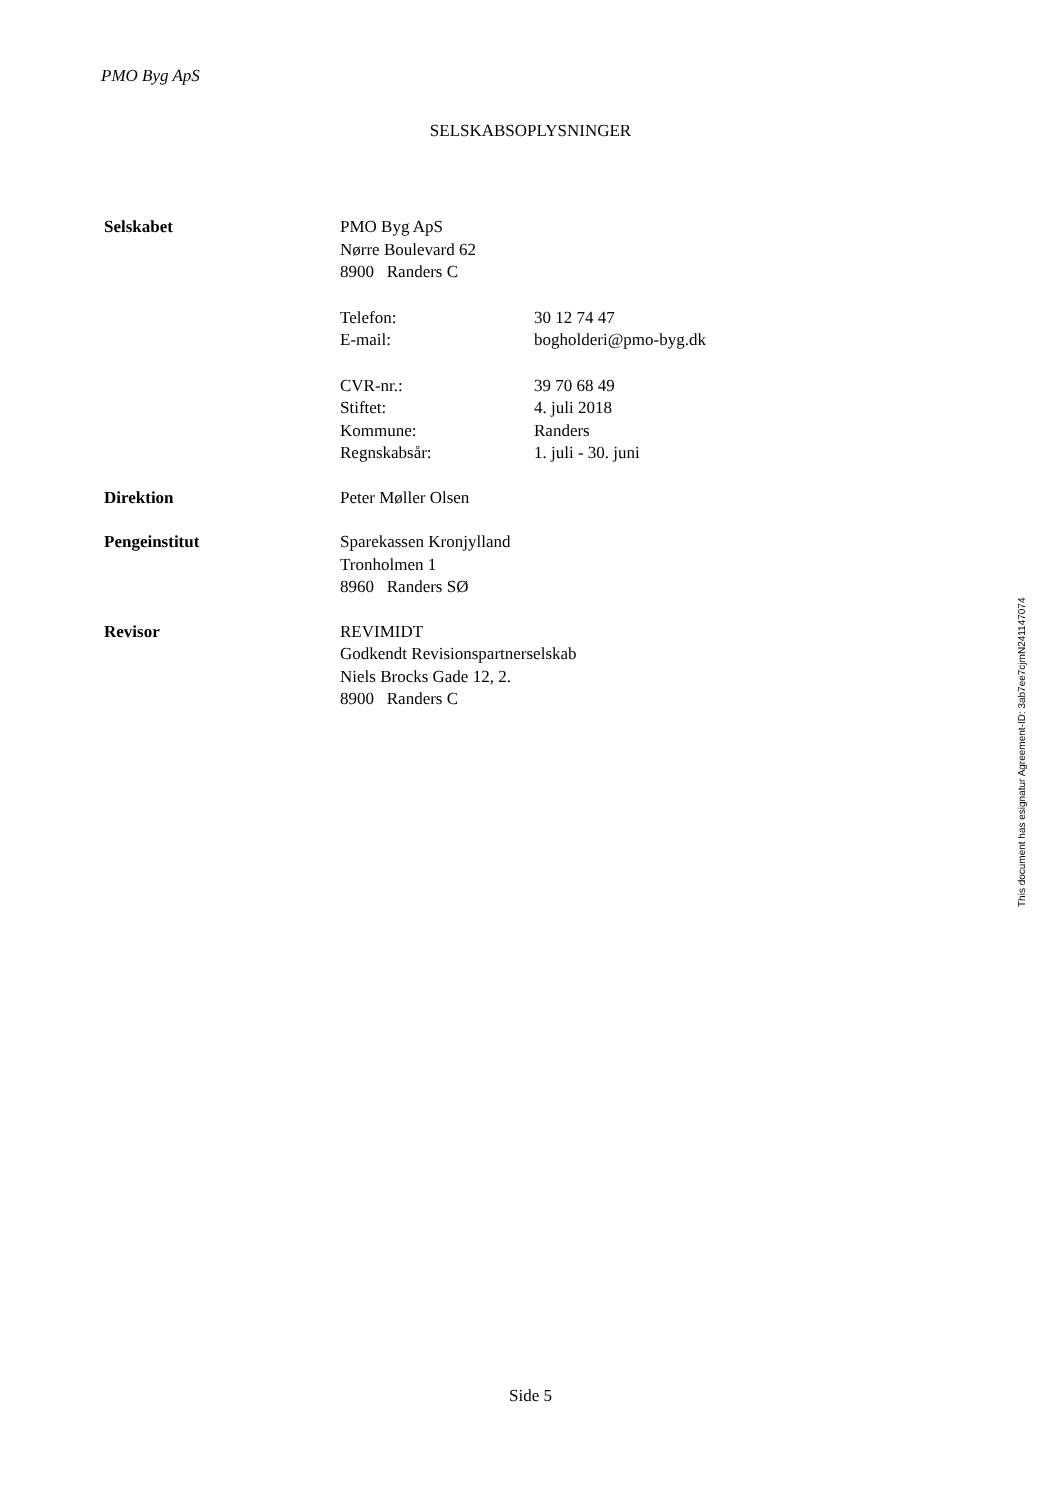PMO Byg ApS
SELSKABSOPLYSNINGER
Selskabet PMO Byg ApS
Nørre Boulevard 62
8900 Randers C
Telefon: 30 12 74 47
E-mail: bogholderi@pmo-byg.dk
CVR-nr.: 39 70 68 49
Stiftet: 4. juli 2018
Kommune: Randers
Regnskabsår: 1. juli - 30. juni
Direktion Peter Møller Olsen
Pengeinstitut Sparekassen Kronjylland
Tronholmen 1
8960 Randers SØ
Revisor REVIMIDT
Godkendt Revisionspartnerselskab
Niels Brocks Gade 12, 2.
8900 Randers C
Side 5
This document has esignatur Agreement-ID: 3ab7ee7cjmN241147074